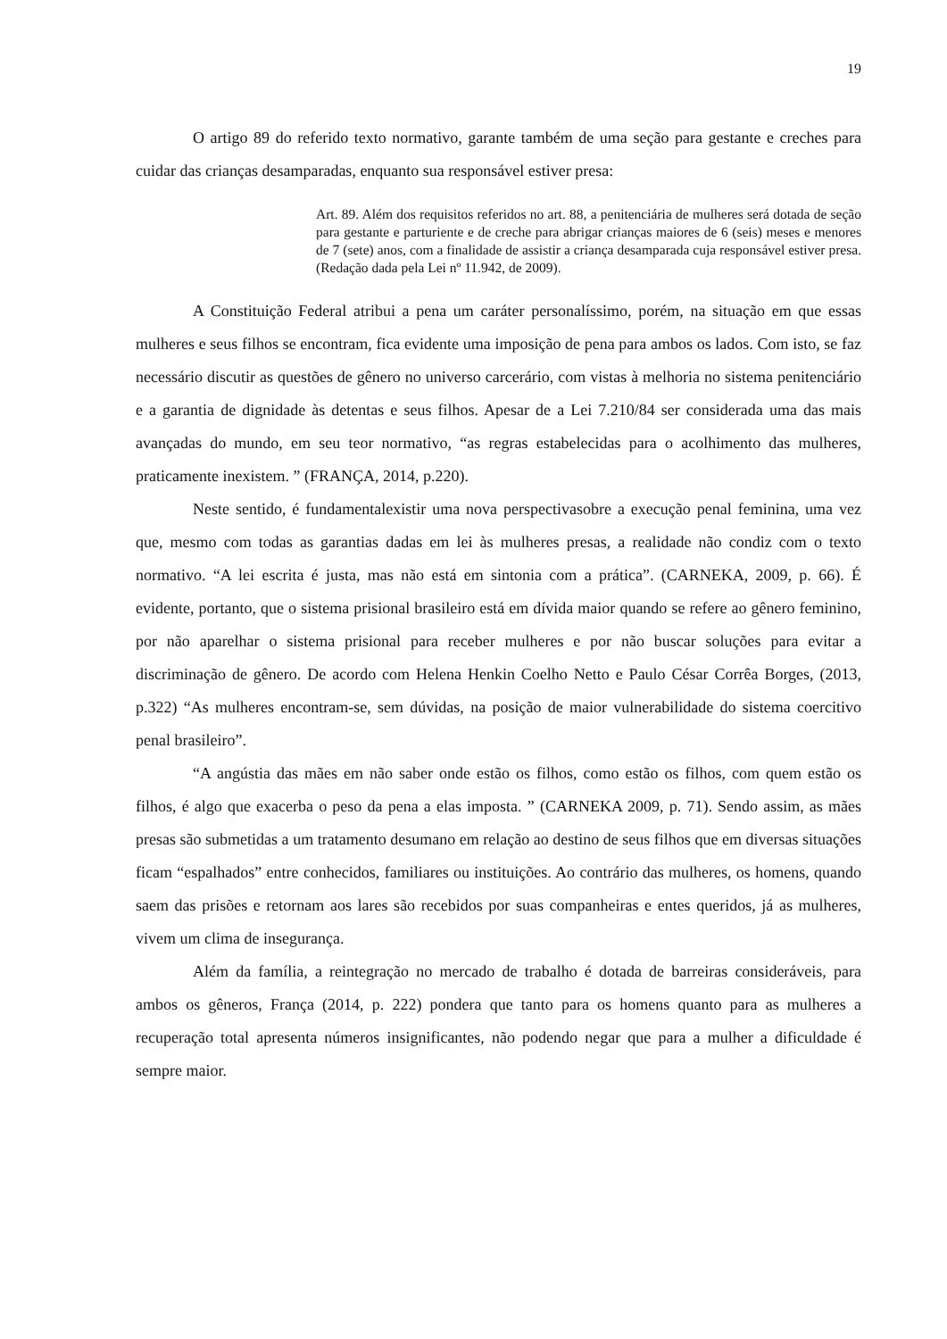19
O artigo 89 do referido texto normativo, garante também de uma seção para gestante e creches para cuidar das crianças desamparadas, enquanto sua responsável estiver presa:
Art. 89. Além dos requisitos referidos no art. 88, a penitenciária de mulheres será dotada de seção para gestante e parturiente e de creche para abrigar crianças maiores de 6 (seis) meses e menores de 7 (sete) anos, com a finalidade de assistir a criança desamparada cuja responsável estiver presa. (Redação dada pela Lei nº 11.942, de 2009).
A Constituição Federal atribui a pena um caráter personalíssimo, porém, na situação em que essas mulheres e seus filhos se encontram, fica evidente uma imposição de pena para ambos os lados. Com isto, se faz necessário discutir as questões de gênero no universo carcerário, com vistas à melhoria no sistema penitenciário e a garantia de dignidade às detentas e seus filhos. Apesar de a Lei 7.210/84 ser considerada uma das mais avançadas do mundo, em seu teor normativo, “as regras estabelecidas para o acolhimento das mulheres, praticamente inexistem. ” (FRANÇA, 2014, p.220).
Neste sentido, é fundamentalexistir uma nova perspectivasobre a execução penal feminina, uma vez que, mesmo com todas as garantias dadas em lei às mulheres presas, a realidade não condiz com o texto normativo. “A lei escrita é justa, mas não está em sintonia com a prática”. (CARNEKA, 2009, p. 66). É evidente, portanto, que o sistema prisional brasileiro está em dívida maior quando se refere ao gênero feminino, por não aparelhar o sistema prisional para receber mulheres e por não buscar soluções para evitar a discriminação de gênero. De acordo com Helena Henkin Coelho Netto e Paulo César Corrêa Borges, (2013, p.322) “As mulheres encontram-se, sem dúvidas, na posição de maior vulnerabilidade do sistema coercitivo penal brasileiro”.
“A angústia das mães em não saber onde estão os filhos, como estão os filhos, com quem estão os filhos, é algo que exacerba o peso da pena a elas imposta. ” (CARNEKA 2009, p. 71). Sendo assim, as mães presas são submetidas a um tratamento desumano em relação ao destino de seus filhos que em diversas situações ficam “espalhados” entre conhecidos, familiares ou instituições. Ao contrário das mulheres, os homens, quando saem das prisões e retornam aos lares são recebidos por suas companheiras e entes queridos, já as mulheres, vivem um clima de insegurança.
Além da família, a reintegração no mercado de trabalho é dotada de barreiras consideráveis, para ambos os gêneros, França (2014, p. 222) pondera que tanto para os homens quanto para as mulheres a recuperação total apresenta números insignificantes, não podendo negar que para a mulher a dificuldade é sempre maior.